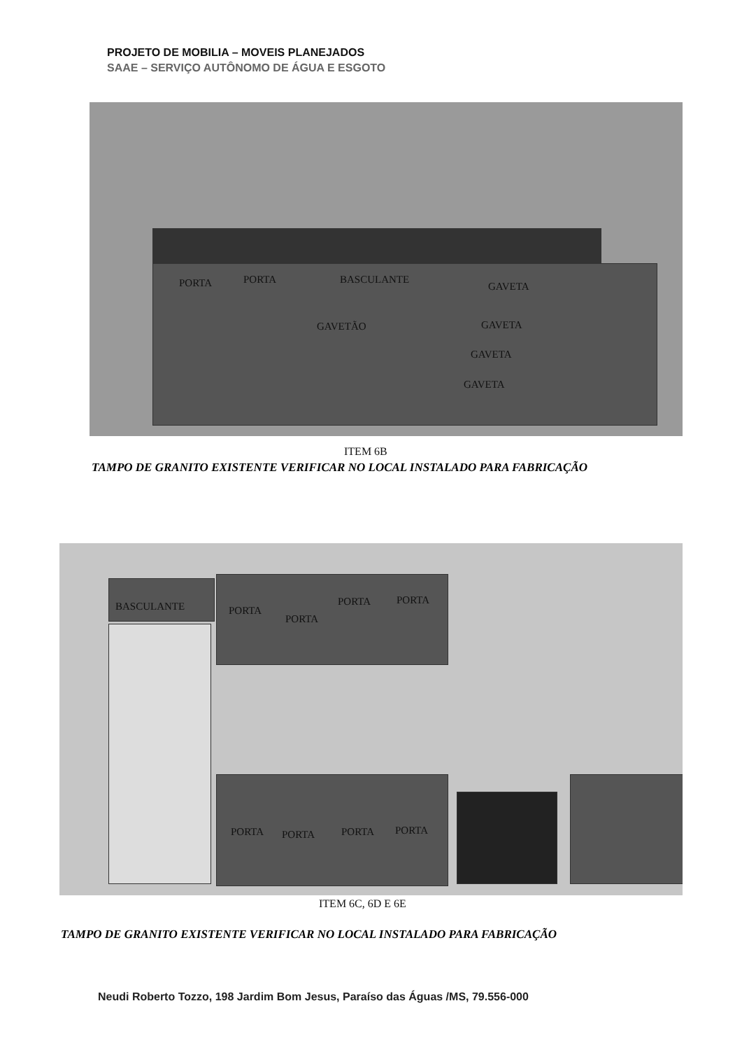PROJETO DE MOBILIA – MOVEIS PLANEJADOS
SAAE – SERVIÇO AUTÔNOMO DE ÁGUA E ESGOTO
PORTA PORTA BASCULANTE
GAVETA
GAVETÃO GAVETA
GAVETA
GAVETA
ITEM 6B
TAMPO DE GRANITO EXISTENTE VERIFICAR NO LOCAL INSTALADO PARA FABRICAÇÃO
BASCULANTE PORTA
PORTA
PORTA PORTA
PORTA PORTA PORTA PORTA
ITEM 6C, 6D E 6E
TAMPO DE GRANITO EXISTENTE VERIFICAR NO LOCAL INSTALADO PARA FABRICAÇÃO
Neudi Roberto Tozzo, 198 Jardim Bom Jesus, Paraíso das Águas /MS, 79.556-000